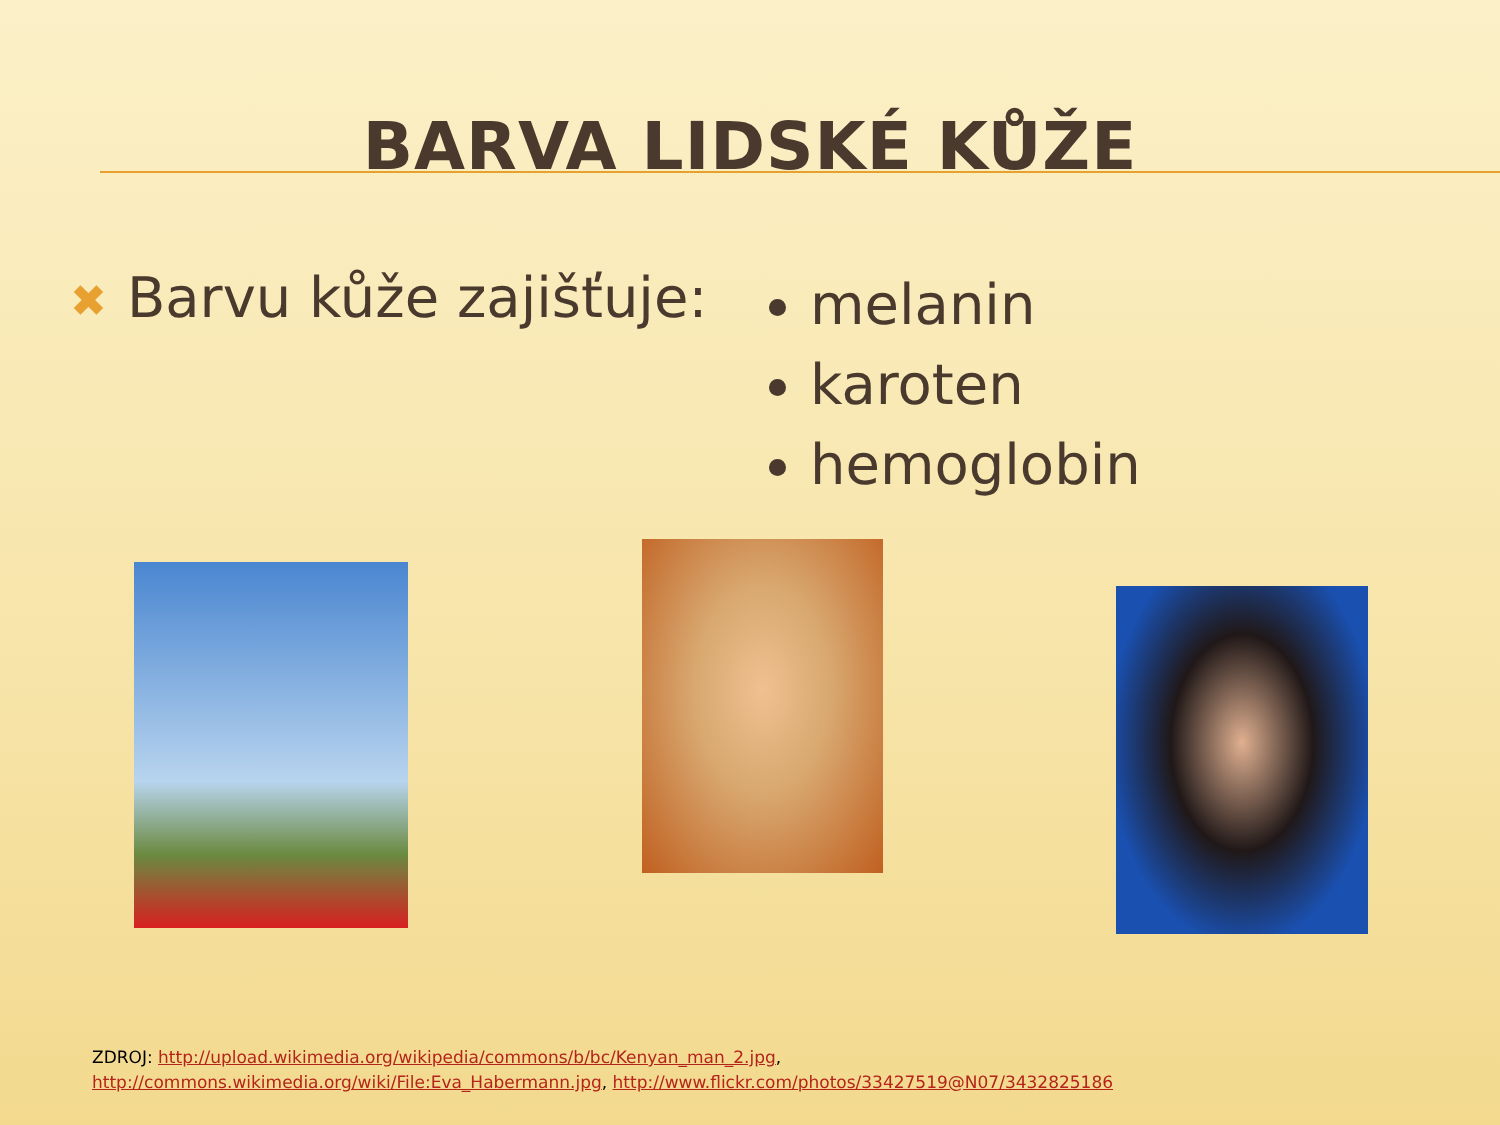BARVA LIDSKÉ KŮŽE
✖ Barvu kůže zajišťuje:
melanin
karoten
hemoglobin
ZDROJ: http://upload.wikimedia.org/wikipedia/commons/b/bc/Kenyan_man_2.jpg,
http://commons.wikimedia.org/wiki/File:Eva_Habermann.jpg, http://www.flickr.com/photos/33427519@N07/3432825186